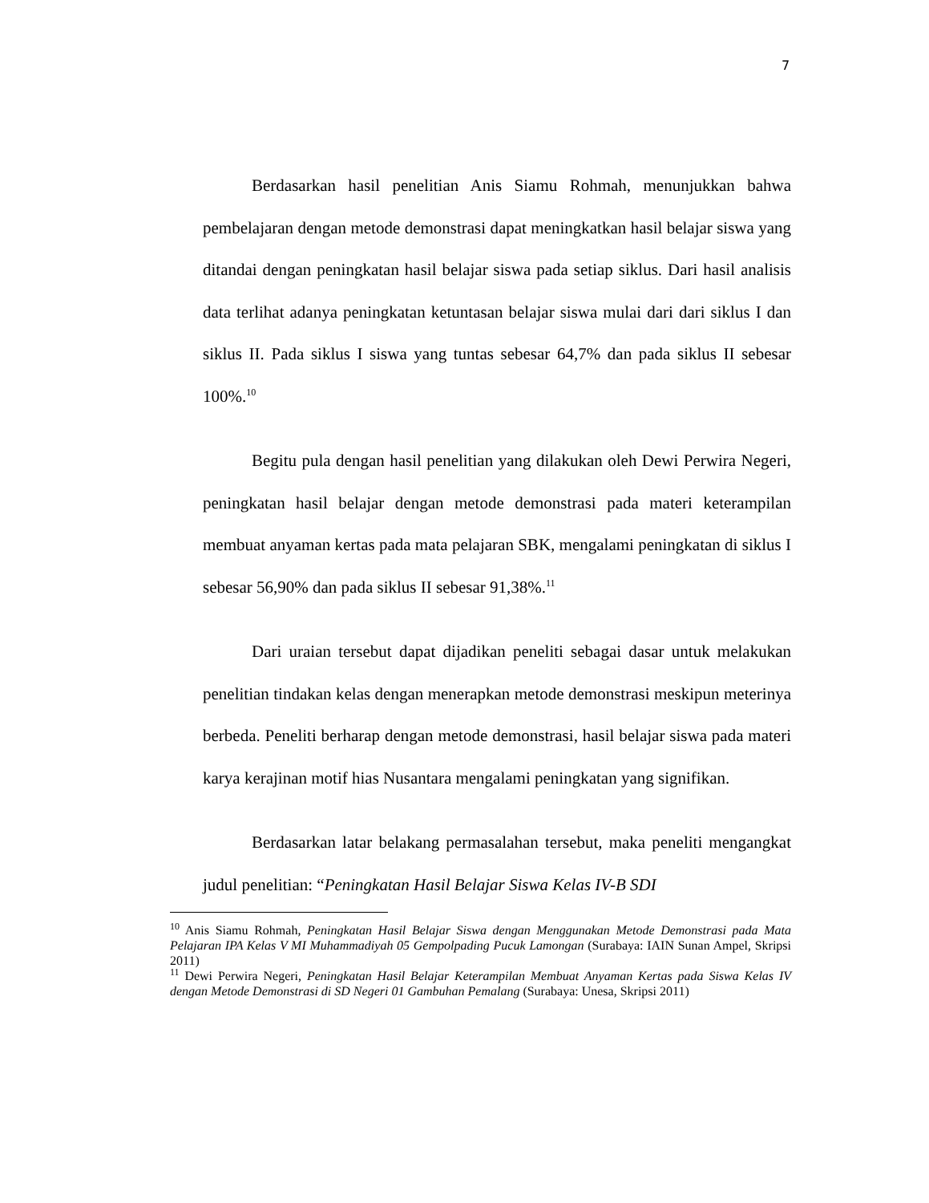7
Berdasarkan hasil penelitian Anis Siamu Rohmah, menunjukkan bahwa pembelajaran dengan metode demonstrasi dapat meningkatkan hasil belajar siswa yang ditandai dengan peningkatan hasil belajar siswa pada setiap siklus. Dari hasil analisis data terlihat adanya peningkatan ketuntasan belajar siswa mulai dari dari siklus I dan siklus II. Pada siklus I siswa yang tuntas sebesar 64,7% dan pada siklus II sebesar 100%.<sup>10</sup>
Begitu pula dengan hasil penelitian yang dilakukan oleh Dewi Perwira Negeri, peningkatan hasil belajar dengan metode demonstrasi pada materi keterampilan membuat anyaman kertas pada mata pelajaran SBK, mengalami peningkatan di siklus I sebesar 56,90% dan pada siklus II sebesar 91,38%.<sup>11</sup>
Dari uraian tersebut dapat dijadikan peneliti sebagai dasar untuk melakukan penelitian tindakan kelas dengan menerapkan metode demonstrasi meskipun meterinya berbeda. Peneliti berharap dengan metode demonstrasi, hasil belajar siswa pada materi karya kerajinan motif hias Nusantara mengalami peningkatan yang signifikan.
Berdasarkan latar belakang permasalahan tersebut, maka peneliti mengangkat judul penelitian: “Peningkatan Hasil Belajar Siswa Kelas IV-B SDI
<sup>10</sup> Anis Siamu Rohmah, Peningkatan Hasil Belajar Siswa dengan Menggunakan Metode Demonstrasi pada Mata Pelajaran IPA Kelas V MI Muhammadiyah 05 Gempolpading Pucuk Lamongan (Surabaya: IAIN Sunan Ampel, Skripsi 2011)
<sup>11</sup> Dewi Perwira Negeri, Peningkatan Hasil Belajar Keterampilan Membuat Anyaman Kertas pada Siswa Kelas IV dengan Metode Demonstrasi di SD Negeri 01 Gambuhan Pemalang (Surabaya: Unesa, Skripsi 2011)